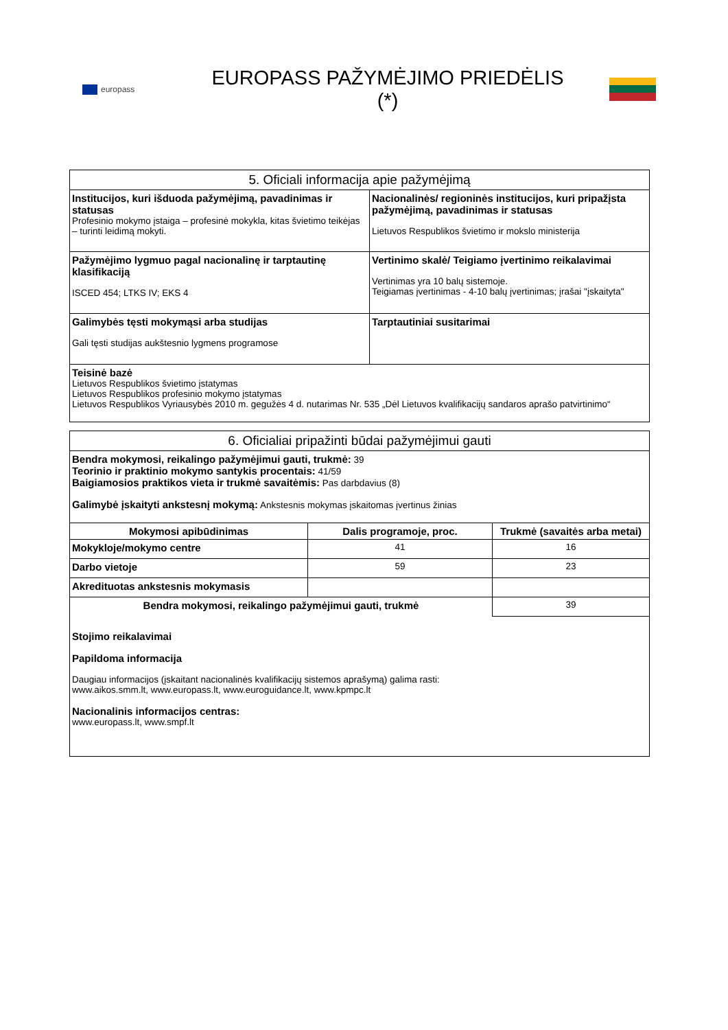europass
EUROPASS PAŽYMĖJIMO PRIEDĖLIS (*)
| 5. Oficiali informacija apie pažymėjimą | |
| Institucijos, kuri išduoda pažymėjimą, pavadinimas ir statusas Profesinio mokymo įstaiga – profesinė mokykla, kitas švietimo teikėjas – turinti leidimą mokyti. | Nacionalinės/ regioninės institucijos, kuri pripažįsta pažymėjimą, pavadinimas ir statusas Lietuvos Respublikos švietimo ir mokslo ministerija |
| Pažymėjimo lygmuo pagal nacionalinę ir tarptautinę klasifikaciją ISCED 454; LTKS IV; EKS 4 | Vertinimo skalė/ Teigiamo įvertinimo reikalavimai Vertinimas yra 10 balų sistemoje. Teigiamas įvertinimas - 4-10 balų įvertinimas; įrašai "įskaityta" |
| Galimybės tęsti mokymąsi arba studijas Gali tęsti studijas aukštesnio lygmens programose | Tarptautiniai susitarimai |
| Teisinė bazė Lietuvos Respublikos švietimo įstatymas Lietuvos Respublikos profesinio mokymo įstatymas Lietuvos Respublikos Vyriausybės 2010 m. gegužės 4 d. nutarimas Nr. 535 „Dėl Lietuvos kvalifikacijų sandaros aprašo patvirtinimo“ | |
| 6. Oficialiai pripažinti būdai pažymėjimui gauti | | |
| Bendra mokymosi, reikalingo pažymėjimui gauti, trukmė: 39 Teorinio ir praktinio mokymo santykis procentais: 41/59 Baigiamosios praktikos vieta ir trukmė savaitėmis: Pas darbdavius (8) Galimybė įskaityti ankstesnį mokymą: Ankstesnis mokymas įskaitomas įvertinus žinias | | |
| Mokymosi apibūdinimas | Dalis programoje, proc. | Trukmė (savaitės arba metai) |
| Mokykloje/mokymo centre | 41 | 16 |
| Darbo vietoje | 59 | 23 |
| Akredituotas ankstesnis mokymasis | | |
| Bendra mokymosi, reikalingo pažymėjimui gauti, trukmė | | 39 |
| Stojimo reikalavimai Papildoma informacija Daugiau informacijos (įskaitant nacionalinės kvalifikacijų sistemos aprašymą) galima rasti: www.aikos.smm.lt , www.europass.lt , www.euroguidance.lt , www.kpmpc.lt Nacionalinis informacijos centras: www.europass.lt , www.smpf.lt | | |